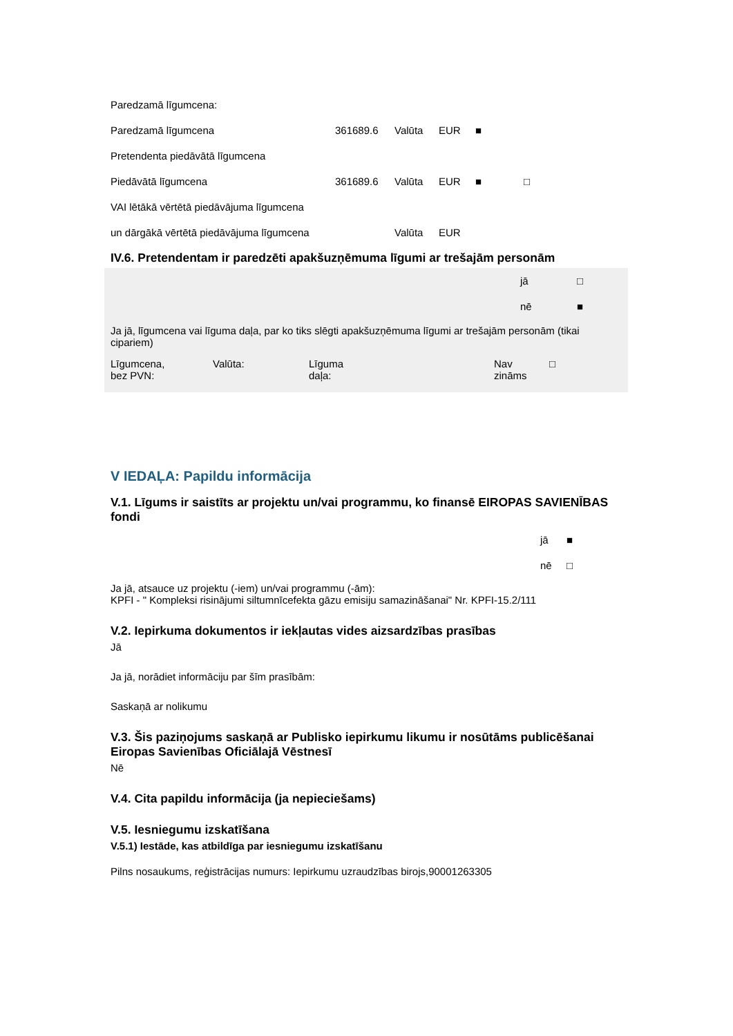| Paredzamā līgumcena: | | | | | |
| Paredzamā līgumcena | 361689.6 | Valūta | EUR | ■ | |
| Pretendenta piedāvātā līgumcena | | | | | |
| Piedāvātā līgumcena | 361689.6 | Valūta | EUR | ■ | □ |
| VAI lētākā vērtētā piedāvājuma līgumcena | | | | | |
| un dārgākā vērtētā piedāvājuma līgumcena | | Valūta | EUR | | |
IV.6. Pretendentam ir paredzēti apakšuzņēmuma līgumi ar trešajām personām
| jā | □ |
| nē | ■ |
Ja jā, līgumcena vai līguma daļa, par ko tiks slēgti apakšuzņēmuma līgumi ar trešajām personām (tikai cipariem)
| Līgumcena, bez PVN: | Valūta: | Līguma daļa: | Nav zināms | □ |
V IEDAĻA: Papildu informācija
V.1. Līgums ir saistīts ar projektu un/vai programmu, ko finansē EIROPAS SAVIENĪBAS fondi
| jā | ■ |
| nē | □ |
Ja jā, atsauce uz projektu (-iem) un/vai programmu (-ām):
KPFI - " Kompleksi risinājumi siltumnīcefekta gāzu emisiju samazināšanai" Nr. KPFI-15.2/111
V.2. Iepirkuma dokumentos ir iekļautas vides aizsardzības prasības
Jā
Ja jā, norādiet informāciju par šīm prasībām:
Saskaņā ar nolikumu
V.3. Šis paziņojums saskaņā ar Publisko iepirkumu likumu ir nosūtāms publicēšanai Eiropas Savienības Oficiālajā Vēstnesī
Nē
V.4. Cita papildu informācija (ja nepieciešams)
V.5. Iesniegumu izskatīšana
V.5.1) Iestāde, kas atbildīga par iesniegumu izskatīšanu
Pilns nosaukums, reģistrācijas numurs: Iepirkumu uzraudzības birojs,90001263305